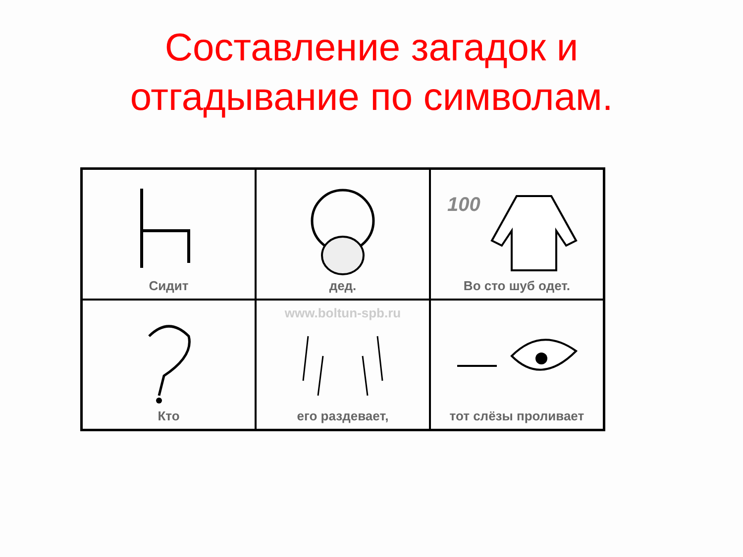Составление загадок и
отгадывание по символам.
| Сидит | дед. | 100 Во сто шуб одет. |
| Кто | www.boltun-spb.ru его раздевает, | тот слёзы проливает |